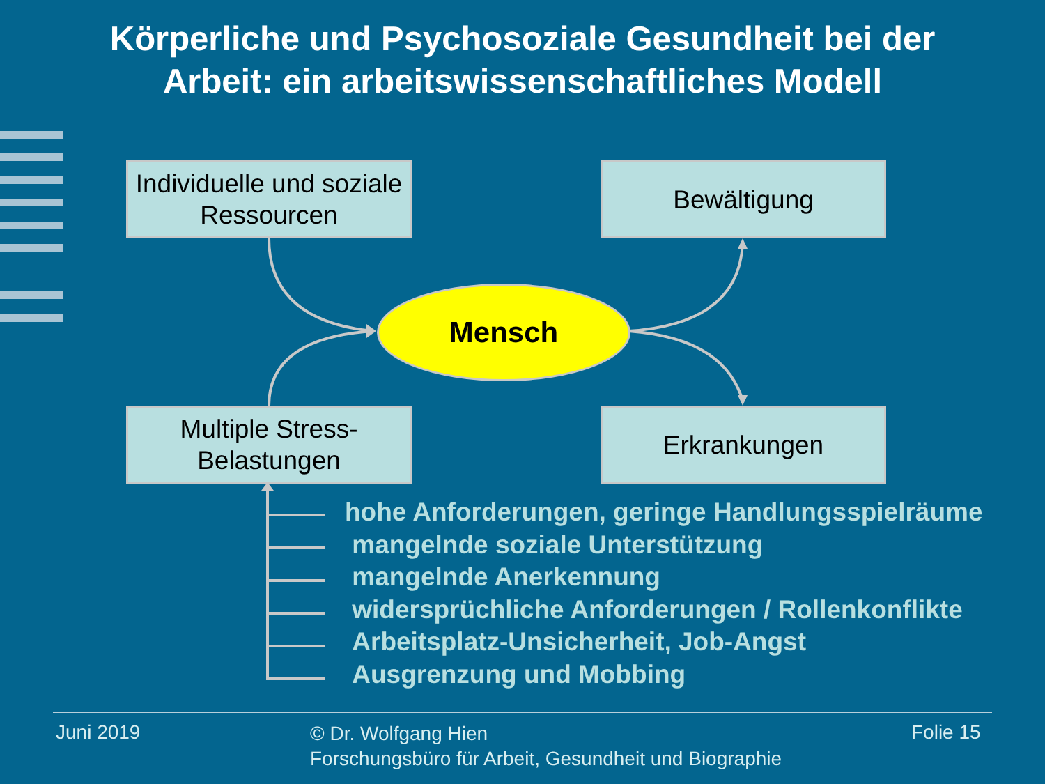Körperliche und Psychosoziale Gesundheit bei der
Arbeit: ein arbeitswissenschaftliches Modell
Individuelle und soziale
Ressourcen
Bewältigung
Mensch
Multiple Stress-
Belastungen
Erkrankungen
hohe Anforderungen, geringe Handlungsspielräume
mangelnde soziale Unterstützung
mangelnde Anerkennung
widersprüchliche Anforderungen / Rollenkonflikte
Arbeitsplatz-Unsicherheit, Job-Angst
Ausgrenzung und Mobbing
Juni 2019
© Dr. Wolfgang Hien
Forschungsbüro für Arbeit, Gesundheit und Biographie
Folie 15